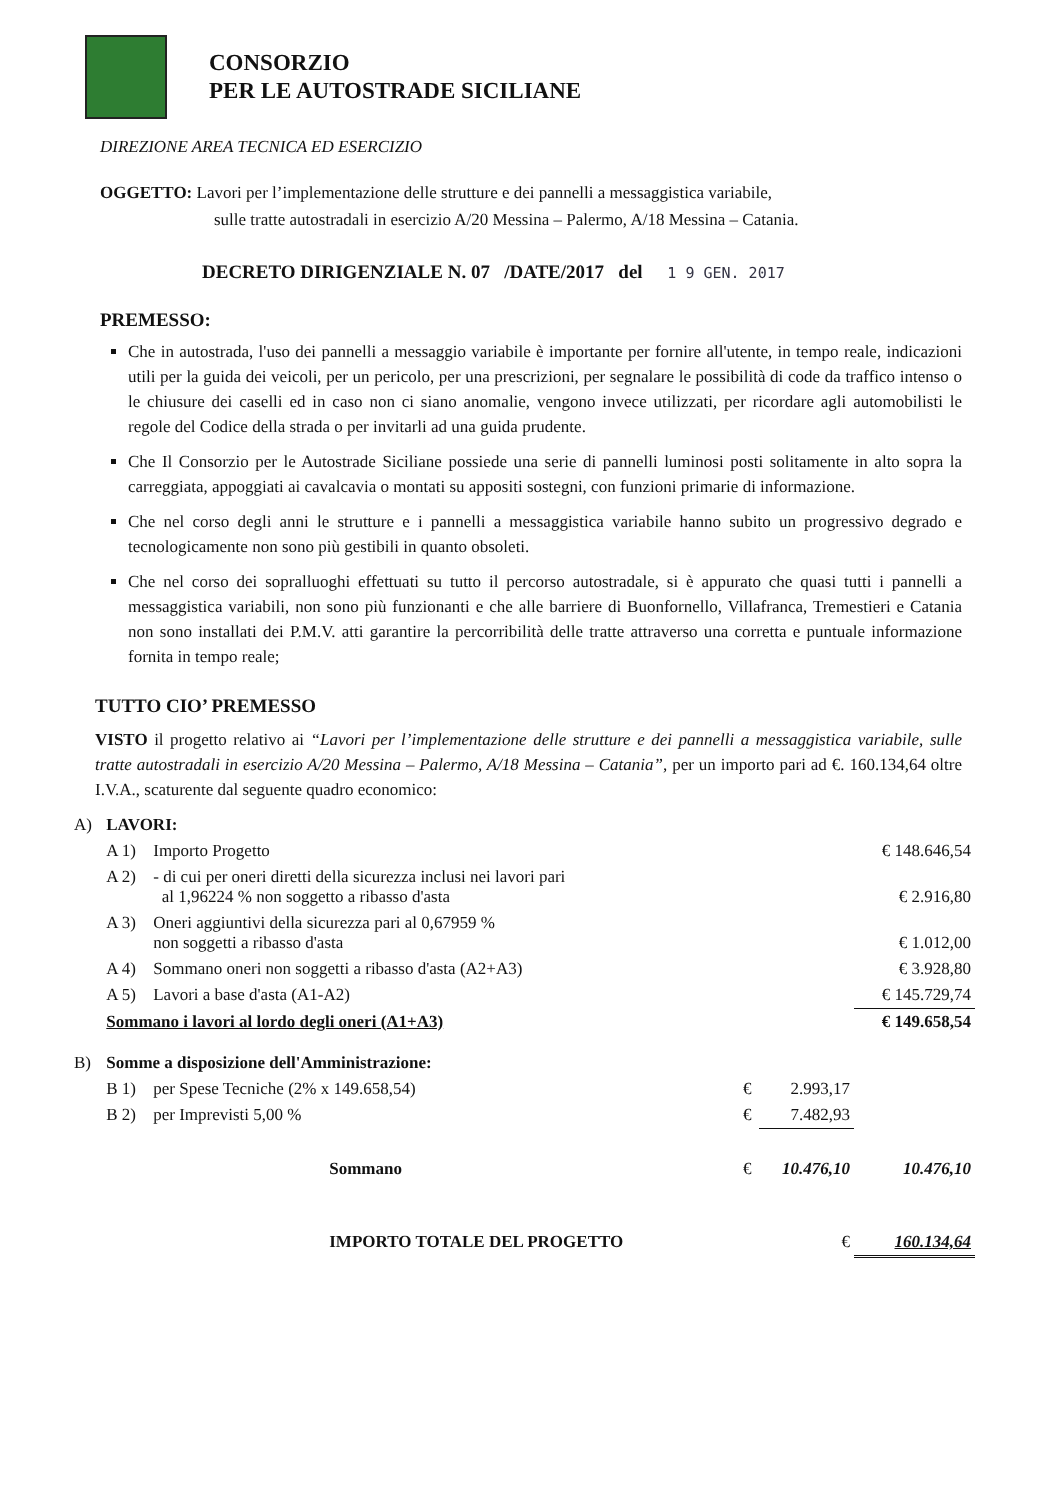CONSORZIO
PER LE AUTOSTRADE SICILIANE
DIREZIONE AREA TECNICA ED ESERCIZIO
OGGETTO: Lavori per l’implementazione delle strutture e dei pannelli a messaggistica variabile,
sulle tratte autostradali in esercizio A/20 Messina – Palermo, A/18 Messina – Catania.
DECRETO DIRIGENZIALE N. 07 /DATE/2017 del 1 9 GEN. 2017
PREMESSO:
Che in autostrada, l'uso dei pannelli a messaggio variabile è importante per fornire all'utente, in tempo reale, indicazioni utili per la guida dei veicoli, per un pericolo, per una prescrizioni, per segnalare le possibilità di code da traffico intenso o le chiusure dei caselli ed in caso non ci siano anomalie, vengono invece utilizzati, per ricordare agli automobilisti le regole del Codice della strada o per invitarli ad una guida prudente.
Che Il Consorzio per le Autostrade Siciliane possiede una serie di pannelli luminosi posti solitamente in alto sopra la carreggiata, appoggiati ai cavalcavia o montati su appositi sostegni, con funzioni primarie di informazione.
Che nel corso degli anni le strutture e i pannelli a messaggistica variabile hanno subito un progressivo degrado e tecnologicamente non sono più gestibili in quanto obsoleti.
Che nel corso dei sopralluoghi effettuati su tutto il percorso autostradale, si è appurato che quasi tutti i pannelli a messaggistica variabili, non sono più funzionanti e che alle barriere di Buonfornello, Villafranca, Tremestieri e Catania non sono installati dei P.M.V. atti garantire la percorribilità delle tratte attraverso una corretta e puntuale informazione fornita in tempo reale;
TUTTO CIO’ PREMESSO
VISTO il progetto relativo ai “Lavori per l’implementazione delle strutture e dei pannelli a messaggistica variabile, sulle tratte autostradali in esercizio A/20 Messina – Palermo, A/18 Messina – Catania”, per un importo pari ad €. 160.134,64 oltre I.V.A., scaturente dal seguente quadro economico:
| A) | LAVORI: | | | | |
| | A 1) | Importo Progetto | | | € 148.646,54 |
| | A 2) | - di cui per oneri diretti della sicurezza inclusi nei lavori pari al 1,96224 % non soggetto a ribasso d'asta | | | € 2.916,80 |
| | A 3) | Oneri aggiuntivi della sicurezza pari al 0,67959 % non soggetti a ribasso d'asta | | | € 1.012,00 |
| | A 4) | Sommano oneri non soggetti a ribasso d'asta (A2+A3) | | | € 3.928,80 |
| | A 5) | Lavori a base d'asta (A1-A2) | | | € 145.729,74 |
| | Sommano i lavori al lordo degli oneri (A1+A3) | | | | € 149.658,54 |
| B) | Somme a disposizione dell'Amministrazione: | | | | |
| | B 1) | per Spese Tecniche (2% x 149.658,54) | € | 2.993,17 | |
| | B 2) | per Imprevisti 5,00 % | € | 7.482,93 | |
| | | Sommano | € | 10.476,10 | 10.476,10 |
| | | IMPORTO TOTALE DEL PROGETTO | | € | 160.134,64 |